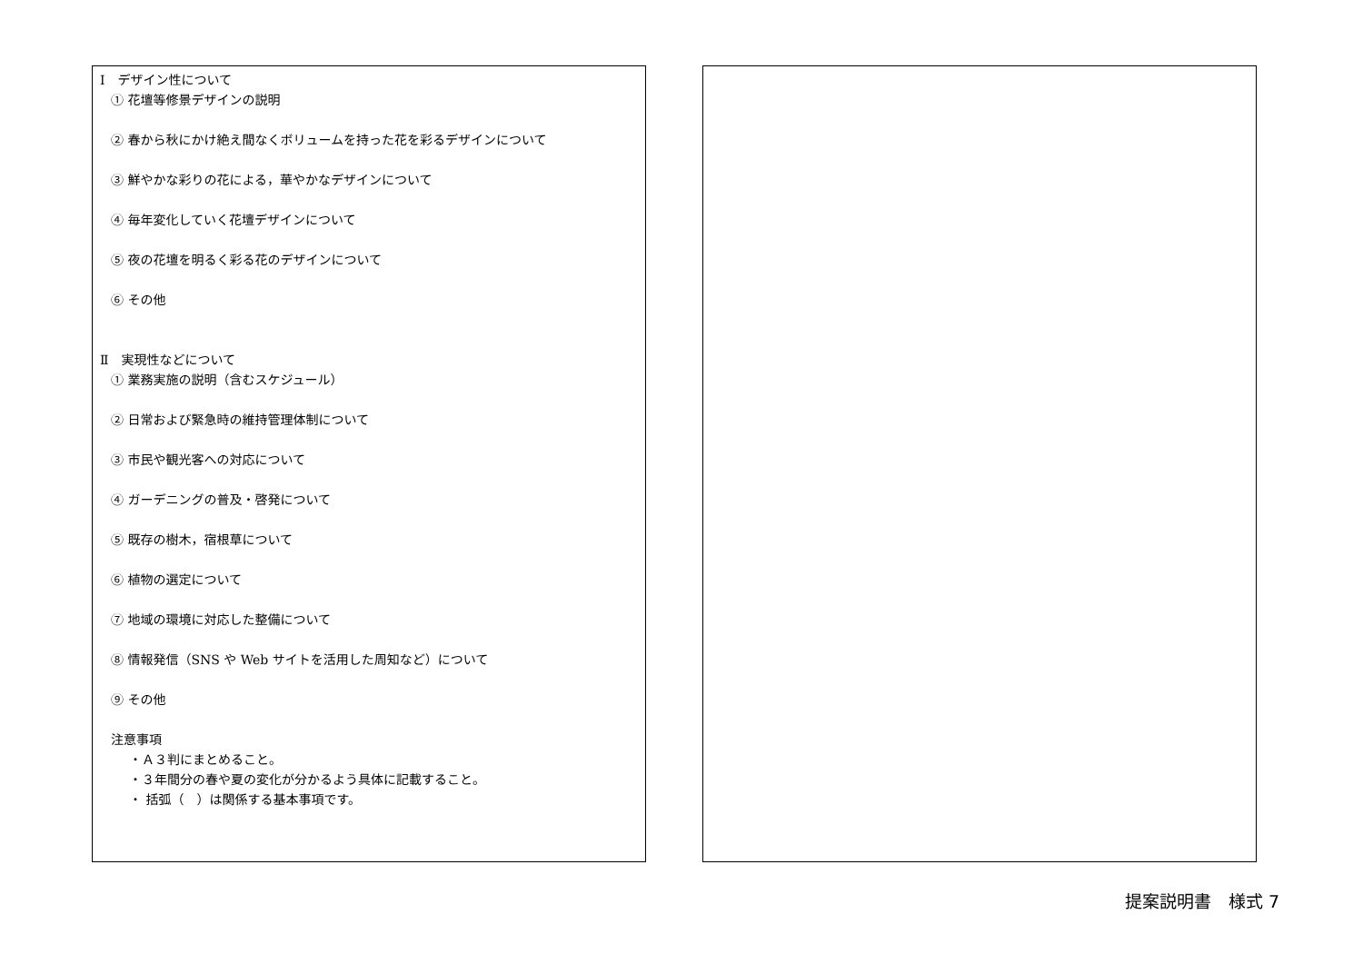Ⅰ　デザイン性について
① 花壇等修景デザインの説明
② 春から秋にかけ絶え間なくボリュームを持った花を彩るデザインについて
③ 鮮やかな彩りの花による，華やかなデザインについて
④ 毎年変化していく花壇デザインについて
⑤ 夜の花壇を明るく彩る花のデザインについて
⑥ その他
Ⅱ　実現性などについて
① 業務実施の説明（含むスケジュール）
② 日常および緊急時の維持管理体制について
③ 市民や観光客への対応について
④ ガーデニングの普及・啓発について
⑤ 既存の樹木，宿根草について
⑥ 植物の選定について
⑦ 地域の環境に対応した整備について
⑧ 情報発信（SNS や Web サイトを活用した周知など）について
⑨ その他
注意事項
・Ａ３判にまとめること。
・３年間分の春や夏の変化が分かるよう具体に記載すること。
・ 括弧（　）は関係する基本事項です。
提案説明書　様式 7